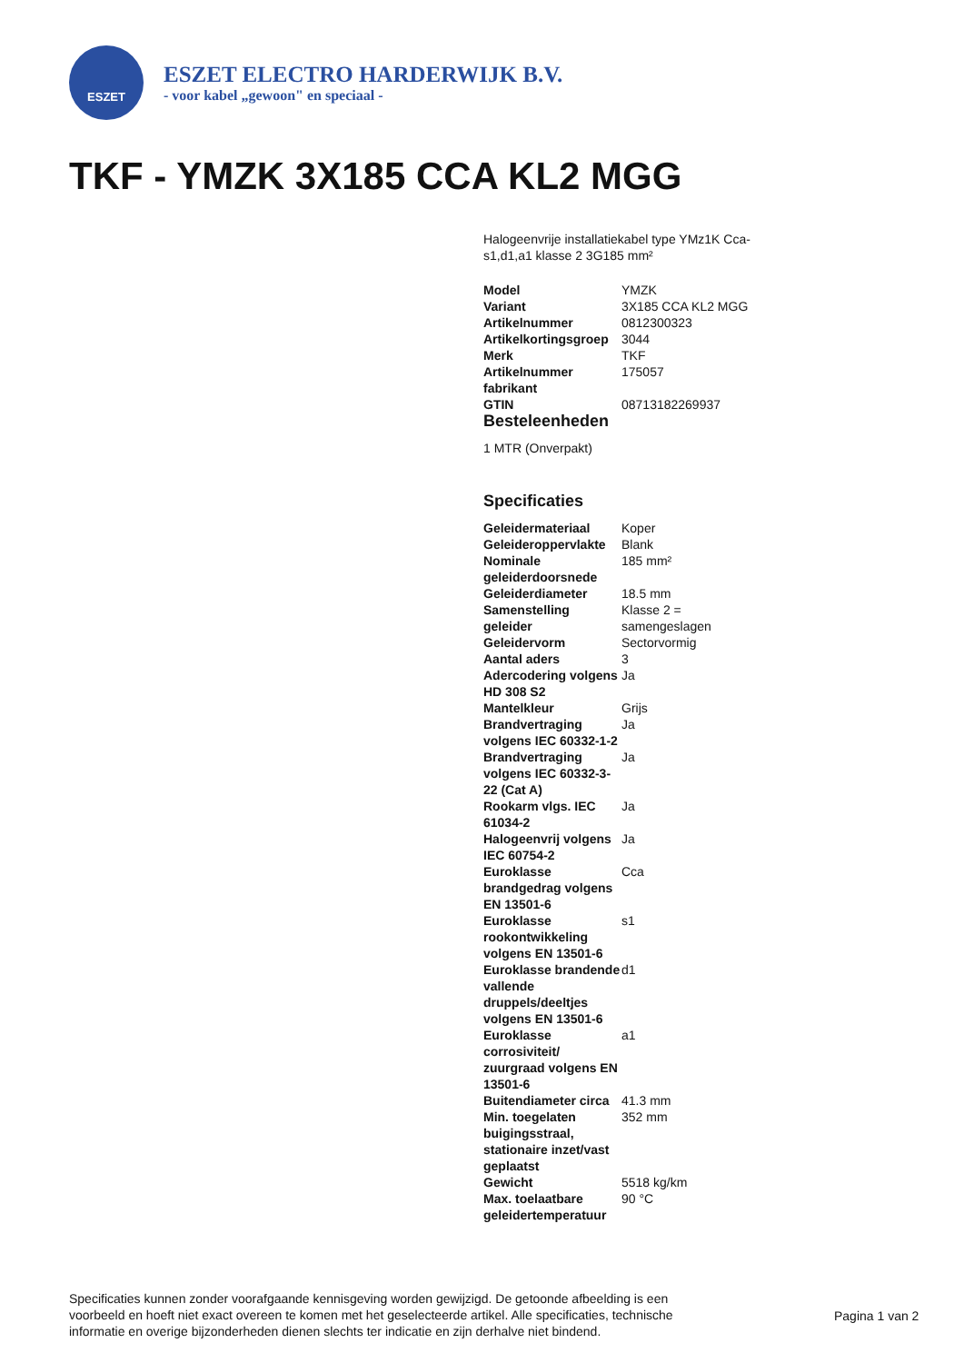ESZET
ESZET ELECTRO HARDERWIJK B.V.
- voor kabel „gewoon" en speciaal -
TKF - YMZK 3X185 CCA KL2 MGG
Halogeenvrije installatiekabel type YMz1K Cca-s1,d1,a1 klasse 2 3G185 mm²
| Model | YMZK |
| Variant | 3X185 CCA KL2 MGG |
| Artikelnummer | 0812300323 |
| Artikelkortingsgroep | 3044 |
| Merk | TKF |
| Artikelnummer fabrikant | 175057 |
| GTIN | 08713182269937 |
Besteleenheden
1 MTR (Onverpakt)
Specificaties
| Geleidermateriaal | Koper |
| Geleideroppervlakte | Blank |
| Nominale geleiderdoorsnede | 185 mm² |
| Geleiderdiameter | 18.5 mm |
| Samenstelling geleider | Klasse 2 = samengeslagen |
| Geleidervorm | Sectorvormig |
| Aantal aders | 3 |
| Adercodering volgens HD 308 S2 | Ja |
| Mantelkleur | Grijs |
| Brandvertraging volgens IEC 60332-1-2 | Ja |
| Brandvertraging volgens IEC 60332-3-22 (Cat A) | Ja |
| Rookarm vlgs. IEC 61034-2 | Ja |
| Halogeenvrij volgens IEC 60754-2 | Ja |
| Euroklasse brandgedrag volgens EN 13501-6 | Cca |
| Euroklasse rookontwikkeling volgens EN 13501-6 | s1 |
| Euroklasse brandende vallende druppels/deeltjes volgens EN 13501-6 | d1 |
| Euroklasse corrosiviteit/ zuurgraad volgens EN 13501-6 | a1 |
| Buitendiameter circa | 41.3 mm |
| Min. toegelaten buigingsstraal, stationaire inzet/vast geplaatst | 352 mm |
| Gewicht | 5518 kg/km |
| Max. toelaatbare geleidertemperatuur | 90 °C |
Specificaties kunnen zonder voorafgaande kennisgeving worden gewijzigd. De getoonde afbeelding is een voorbeeld en hoeft niet exact overeen te komen met het geselecteerde artikel. Alle specificaties, technische informatie en overige bijzonderheden dienen slechts ter indicatie en zijn derhalve niet bindend.
Pagina 1 van 2